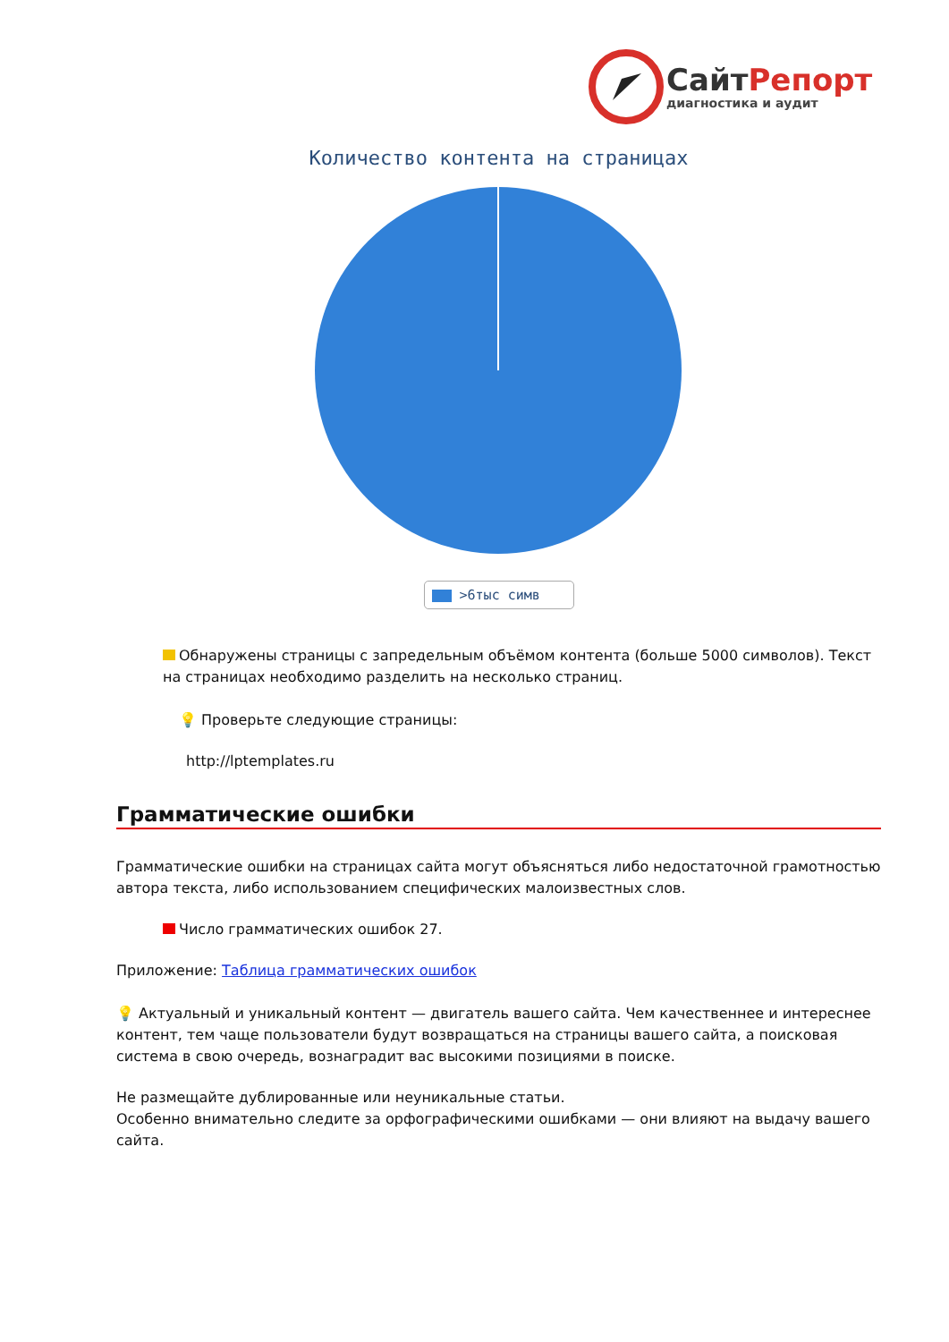СайтРепорт
диагностика и аудит
Количество контента на страницах
>6тыс симв
Обнаружены страницы с запредельным объёмом контента (больше 5000 символов). Текст на страницах необходимо разделить на несколько страниц.
💡 Проверьте следующие страницы:
http://lptemplates.ru
Грамматические ошибки
Грамматические ошибки на страницах сайта могут объясняться либо недостаточной грамотностью автора текста, либо использованием специфических малоизвестных слов.
Число грамматических ошибок 27.
Приложение: Таблица грамматических ошибок
💡 Актуальный и уникальный контент — двигатель вашего сайта. Чем качественнее и интереснее контент, тем чаще пользователи будут возвращаться на страницы вашего сайта, а поисковая система в свою очередь, вознаградит вас высокими позициями в поиске.
Не размещайте дублированные или неуникальные статьи.
Особенно внимательно следите за орфографическими ошибками — они влияют на выдачу вашего сайта.